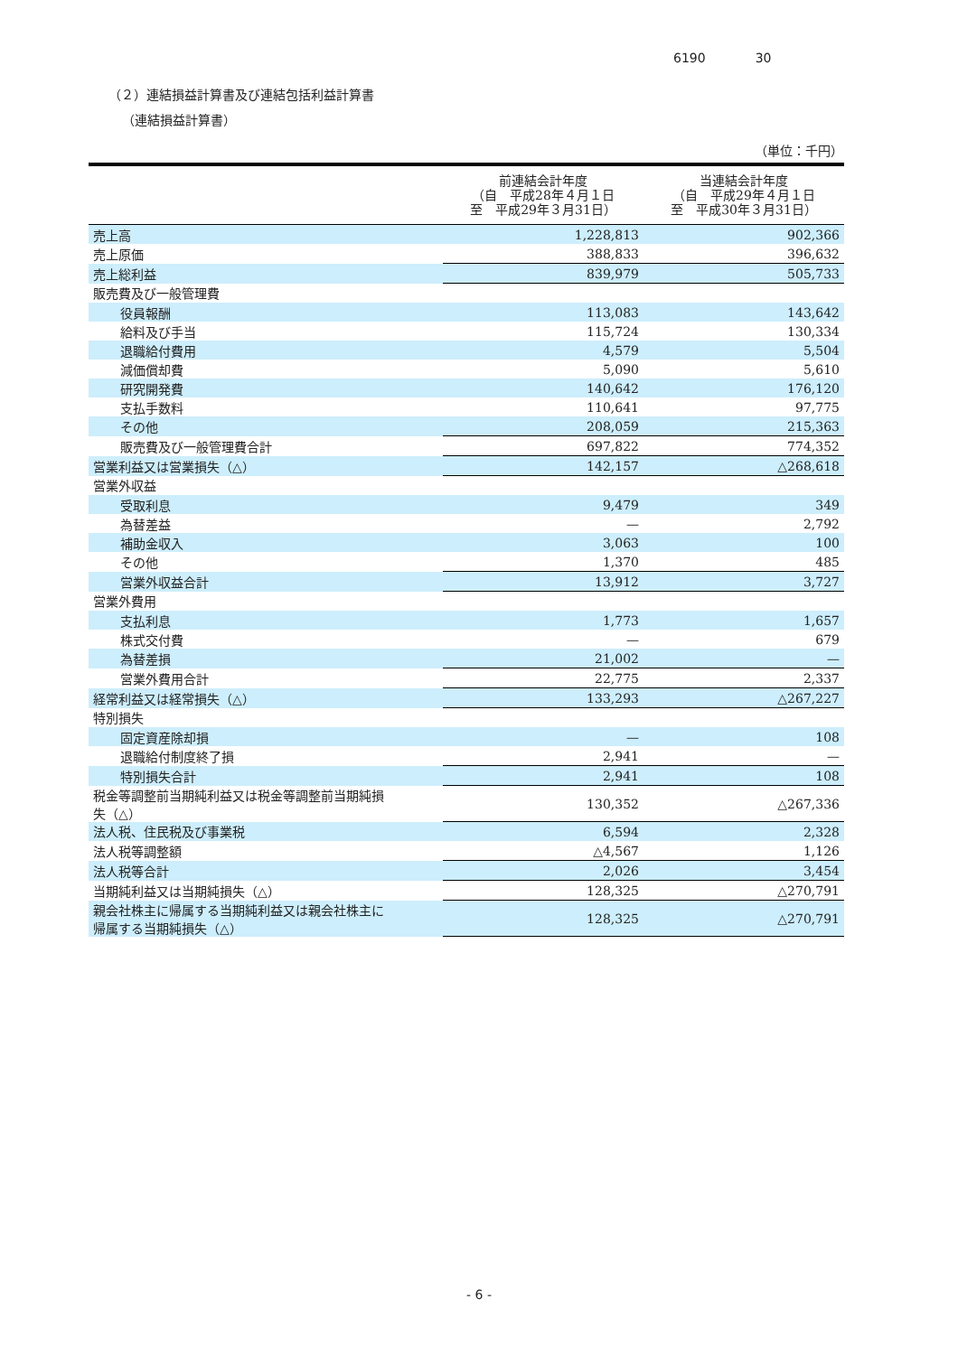6190 30
（２）連結損益計算書及び連結包括利益計算書
（連結損益計算書）
（単位：千円）
| | 前連結会計年度 （自 平成28年４月１日 至 平成29年３月31日） | 当連結会計年度 （自 平成29年４月１日 至 平成30年３月31日） |
| --- | --- | --- |
| 売上高 | 1,228,813 | 902,366 |
| 売上原価 | 388,833 | 396,632 |
| 売上総利益 | 839,979 | 505,733 |
| 販売費及び一般管理費 | | |
| 役員報酬 | 113,083 | 143,642 |
| 給料及び手当 | 115,724 | 130,334 |
| 退職給付費用 | 4,579 | 5,504 |
| 減価償却費 | 5,090 | 5,610 |
| 研究開発費 | 140,642 | 176,120 |
| 支払手数料 | 110,641 | 97,775 |
| その他 | 208,059 | 215,363 |
| 販売費及び一般管理費合計 | 697,822 | 774,352 |
| 営業利益又は営業損失（△） | 142,157 | △268,618 |
| 営業外収益 | | |
| 受取利息 | 9,479 | 349 |
| 為替差益 | — | 2,792 |
| 補助金収入 | 3,063 | 100 |
| その他 | 1,370 | 485 |
| 営業外収益合計 | 13,912 | 3,727 |
| 営業外費用 | | |
| 支払利息 | 1,773 | 1,657 |
| 株式交付費 | — | 679 |
| 為替差損 | 21,002 | — |
| 営業外費用合計 | 22,775 | 2,337 |
| 経常利益又は経常損失（△） | 133,293 | △267,227 |
| 特別損失 | | |
| 固定資産除却損 | — | 108 |
| 退職給付制度終了損 | 2,941 | — |
| 特別損失合計 | 2,941 | 108 |
| 税金等調整前当期純利益又は税金等調整前当期純損 失（△） | 130,352 | △267,336 |
| 法人税、住民税及び事業税 | 6,594 | 2,328 |
| 法人税等調整額 | △4,567 | 1,126 |
| 法人税等合計 | 2,026 | 3,454 |
| 当期純利益又は当期純損失（△） | 128,325 | △270,791 |
| 親会社株主に帰属する当期純利益又は親会社株主に 帰属する当期純損失（△） | 128,325 | △270,791 |
- 6 -